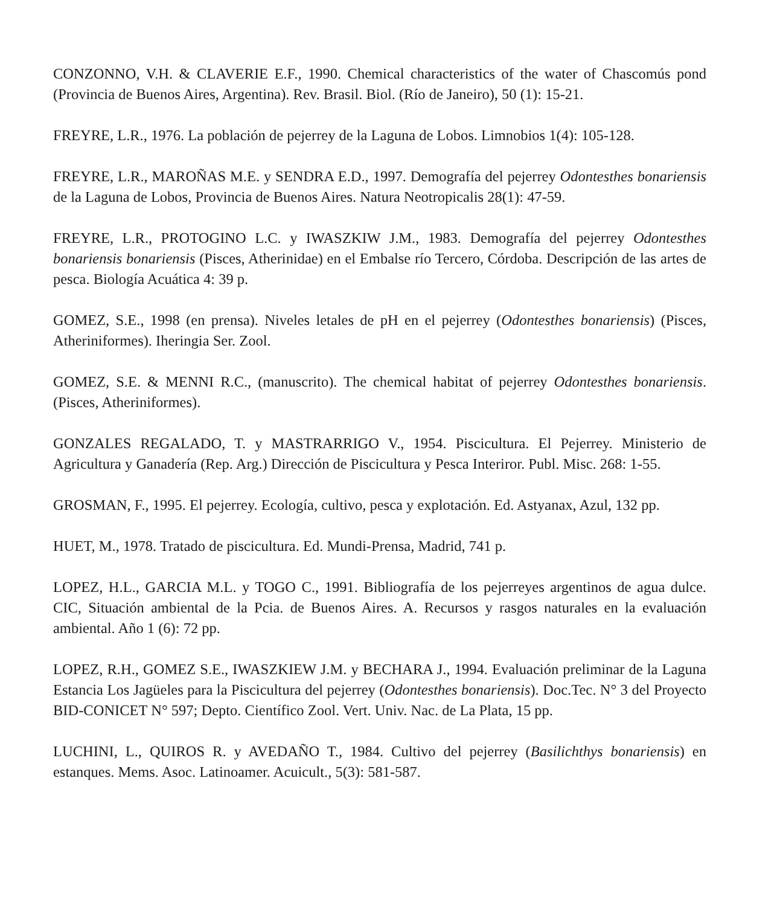CONZONNO, V.H. & CLAVERIE E.F., 1990. Chemical characteristics of the water of Chascomús pond (Provincia de Buenos Aires, Argentina). Rev. Brasil. Biol. (Río de Janeiro), 50 (1): 15-21.
FREYRE, L.R., 1976. La población de pejerrey de la Laguna de Lobos. Limnobios 1(4): 105-128.
FREYRE, L.R., MAROÑAS M.E. y SENDRA E.D., 1997. Demografía del pejerrey Odontesthes bonariensis de la Laguna de Lobos, Provincia de Buenos Aires. Natura Neotropicalis 28(1): 47-59.
FREYRE, L.R., PROTOGINO L.C. y IWASZKIW J.M., 1983. Demografía del pejerrey Odontesthes bonariensis bonariensis (Pisces, Atherinidae) en el Embalse río Tercero, Córdoba. Descripción de las artes de pesca. Biología Acuática 4: 39 p.
GOMEZ, S.E., 1998 (en prensa). Niveles letales de pH en el pejerrey (Odontesthes bonariensis) (Pisces, Atheriniformes). Iheringia Ser. Zool.
GOMEZ, S.E. & MENNI R.C., (manuscrito). The chemical habitat of pejerrey Odontesthes bonariensis. (Pisces, Atheriniformes).
GONZALES REGALADO, T. y MASTRARRIGO V., 1954. Piscicultura. El Pejerrey. Ministerio de Agricultura y Ganadería (Rep. Arg.) Dirección de Piscicultura y Pesca Interiror. Publ. Misc. 268: 1-55.
GROSMAN, F., 1995. El pejerrey. Ecología, cultivo, pesca y explotación. Ed. Astyanax, Azul, 132 pp.
HUET, M., 1978. Tratado de piscicultura. Ed. Mundi-Prensa, Madrid, 741 p.
LOPEZ, H.L., GARCIA M.L. y TOGO C., 1991. Bibliografía de los pejerreyes argentinos de agua dulce. CIC, Situación ambiental de la Pcia. de Buenos Aires. A. Recursos y rasgos naturales en la evaluación ambiental. Año 1 (6): 72 pp.
LOPEZ, R.H., GOMEZ S.E., IWASZKIEW J.M. y BECHARA J., 1994. Evaluación preliminar de la Laguna Estancia Los Jagüeles para la Piscicultura del pejerrey (Odontesthes bonariensis). Doc.Tec. N° 3 del Proyecto BID-CONICET N° 597; Depto. Científico Zool. Vert. Univ. Nac. de La Plata, 15 pp.
LUCHINI, L., QUIROS R. y AVEDAÑO T., 1984. Cultivo del pejerrey (Basilichthys bonariensis) en estanques. Mems. Asoc. Latinoamer. Acuicult., 5(3): 581-587.